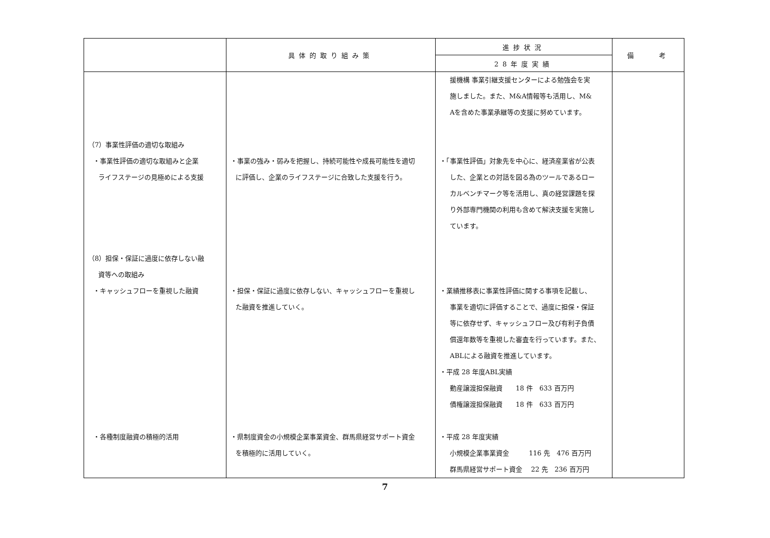| | 具体的取り組み策 | 進捗状況 | 備 考 |
| --- | --- | --- | --- |
| | | 28年度実績 | |
| （7）事業性評価の適切な取組み ・事業性評価の適切な取組みと企業 ライフステージの見極めによる支援 （8）担保・保証に過度に依存しない融 資等への取組み ・キャッシュフローを重視した融資 ・各種制度融資の積極的活用 | ・事業の強み・弱みを把握し、持続可能性や成長可能性を適切 に評価し、企業のライフステージに合致した支援を行う。 ・担保・保証に過度に依存しない、キャッシュフローを重視し た融資を推進していく。 ・県制度資金の小規模企業事業資金、群馬県経営サポート資金 を積極的に活用していく。 | 援機構 事業引継支援センターによる勉強会を実 施しました。また、M&A情報等も活用し、M& Aを含めた事業承継等の支援に努めています。 ・「事業性評価」対象先を中心に、経済産業省が公表 した、企業との対話を図る為のツールであるロー カルベンチマーク等を活用し、真の経営課題を探 り外部専門機関の利用も含めて解決支援を実施し ています。 ・業績推移表に事業性評価に関する事項を記載し、 事業を適切に評価することで、過度に担保・保証 等に依存せず、キャッシュフロー及び有利子負債 償還年数等を重視した審査を行っています。また、 ABLによる融資を推進しています。 ・平成 28 年度ABL実績 動産譲渡担保融資 18 件 633 百万円 債権譲渡担保融資 18 件 633 百万円 ・平成 28 年度実績 小規模企業事業資金 116 先 476 百万円 群馬県経営サポート資金 22 先 236 百万円 | |
7